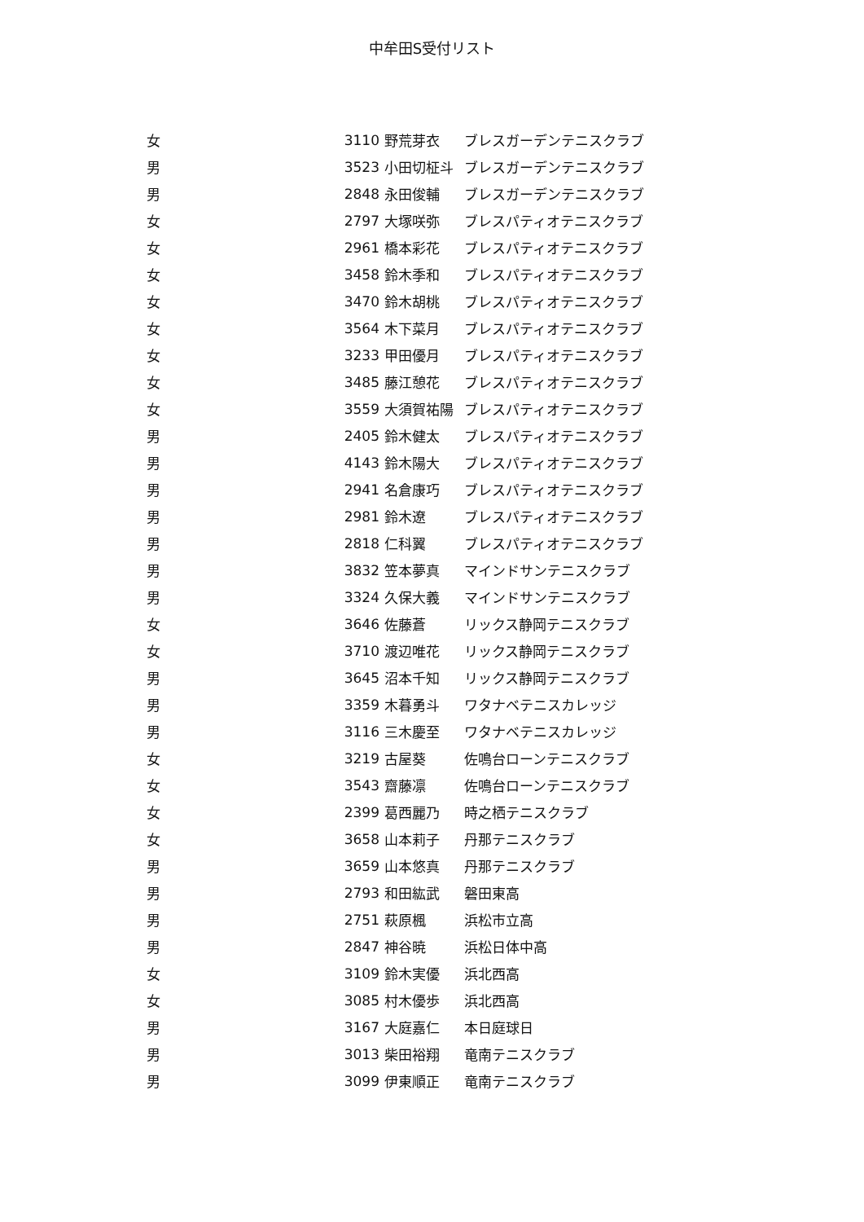中牟田S受付リスト
| 女 | 3110 | 野荒芽衣 | ブレスガーデンテニスクラブ |
| 男 | 3523 | 小田切柾斗 | ブレスガーデンテニスクラブ |
| 男 | 2848 | 永田俊輔 | ブレスガーデンテニスクラブ |
| 女 | 2797 | 大塚咲弥 | ブレスパティオテニスクラブ |
| 女 | 2961 | 橋本彩花 | ブレスパティオテニスクラブ |
| 女 | 3458 | 鈴木季和 | ブレスパティオテニスクラブ |
| 女 | 3470 | 鈴木胡桃 | ブレスパティオテニスクラブ |
| 女 | 3564 | 木下菜月 | ブレスパティオテニスクラブ |
| 女 | 3233 | 甲田優月 | ブレスパティオテニスクラブ |
| 女 | 3485 | 藤江憩花 | ブレスパティオテニスクラブ |
| 女 | 3559 | 大須賀祐陽 | ブレスパティオテニスクラブ |
| 男 | 2405 | 鈴木健太 | ブレスパティオテニスクラブ |
| 男 | 4143 | 鈴木陽大 | ブレスパティオテニスクラブ |
| 男 | 2941 | 名倉康巧 | ブレスパティオテニスクラブ |
| 男 | 2981 | 鈴木遼 | ブレスパティオテニスクラブ |
| 男 | 2818 | 仁科翼 | ブレスパティオテニスクラブ |
| 男 | 3832 | 笠本夢真 | マインドサンテニスクラブ |
| 男 | 3324 | 久保大義 | マインドサンテニスクラブ |
| 女 | 3646 | 佐藤蒼 | リックス静岡テニスクラブ |
| 女 | 3710 | 渡辺唯花 | リックス静岡テニスクラブ |
| 男 | 3645 | 沼本千知 | リックス静岡テニスクラブ |
| 男 | 3359 | 木暮勇斗 | ワタナベテニスカレッジ |
| 男 | 3116 | 三木慶至 | ワタナベテニスカレッジ |
| 女 | 3219 | 古屋葵 | 佐鳴台ローンテニスクラブ |
| 女 | 3543 | 齋藤凛 | 佐鳴台ローンテニスクラブ |
| 女 | 2399 | 葛西麗乃 | 時之栖テニスクラブ |
| 女 | 3658 | 山本莉子 | 丹那テニスクラブ |
| 男 | 3659 | 山本悠真 | 丹那テニスクラブ |
| 男 | 2793 | 和田紘武 | 磐田東高 |
| 男 | 2751 | 萩原楓 | 浜松市立高 |
| 男 | 2847 | 神谷暁 | 浜松日体中高 |
| 女 | 3109 | 鈴木実優 | 浜北西高 |
| 女 | 3085 | 村木優歩 | 浜北西高 |
| 男 | 3167 | 大庭嘉仁 | 本日庭球日 |
| 男 | 3013 | 柴田裕翔 | 竜南テニスクラブ |
| 男 | 3099 | 伊東順正 | 竜南テニスクラブ |